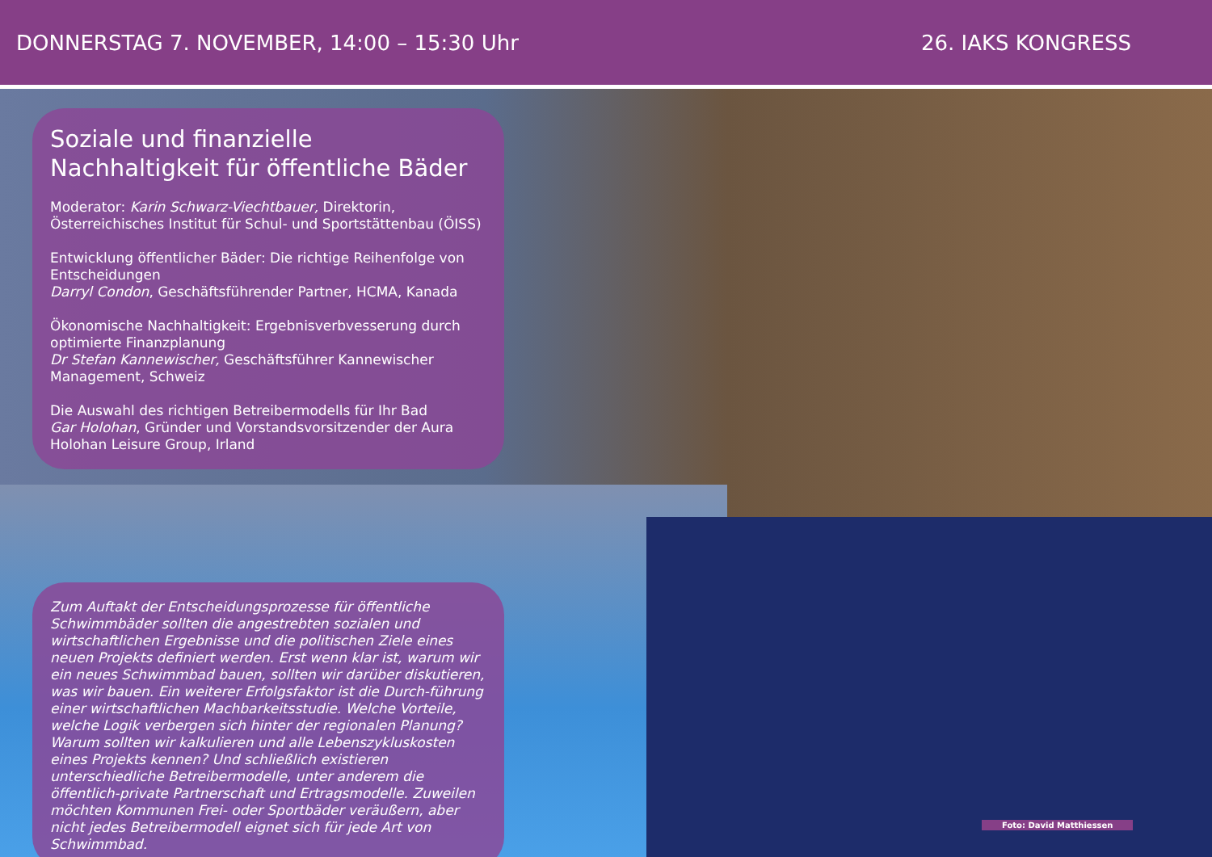DONNERSTAG 7. NOVEMBER, 14:00 – 15:30 Uhr 26. IAKS KONGRESS
Soziale und finanzielle Nachhaltigkeit für öffentliche Bäder
Moderator: Karin Schwarz-Viechtbauer, Direktorin, Österreichisches Institut für Schul- und Sportstättenbau (ÖISS)
Entwicklung öffentlicher Bäder: Die richtige Reihenfolge von Entscheidungen
Darryl Condon, Geschäftsführender Partner, HCMA, Kanada
Ökonomische Nachhaltigkeit: Ergebnisverbvesserung durch optimierte Finanzplanung
Dr Stefan Kannewischer, Geschäftsführer Kannewischer Management, Schweiz
Die Auswahl des richtigen Betreibermodells für Ihr Bad
Gar Holohan, Gründer und Vorstandsvorsitzender der Aura Holohan Leisure Group, Irland
Zum Auftakt der Entscheidungsprozesse für öffentliche Schwimmbäder sollten die angestrebten sozialen und wirtschaftlichen Ergebnisse und die politischen Ziele eines neuen Projekts definiert werden. Erst wenn klar ist, warum wir ein neues Schwimmbad bauen, sollten wir darüber diskutieren, was wir bauen. Ein weiterer Erfolgsfaktor ist die Durch-führung einer wirtschaftlichen Machbarkeitsstudie. Welche Vorteile, welche Logik verbergen sich hinter der regionalen Planung? Warum sollten wir kalkulieren und alle Lebenszykluskosten eines Projekts kennen? Und schließlich existieren unterschiedliche Betreibermodelle, unter anderem die öffentlich-private Partnerschaft und Ertragsmodelle. Zuweilen möchten Kommunen Frei- oder Sportbäder veräußern, aber nicht jedes Betreibermodell eignet sich für jede Art von Schwimmbad.
Foto: David Matthiessen